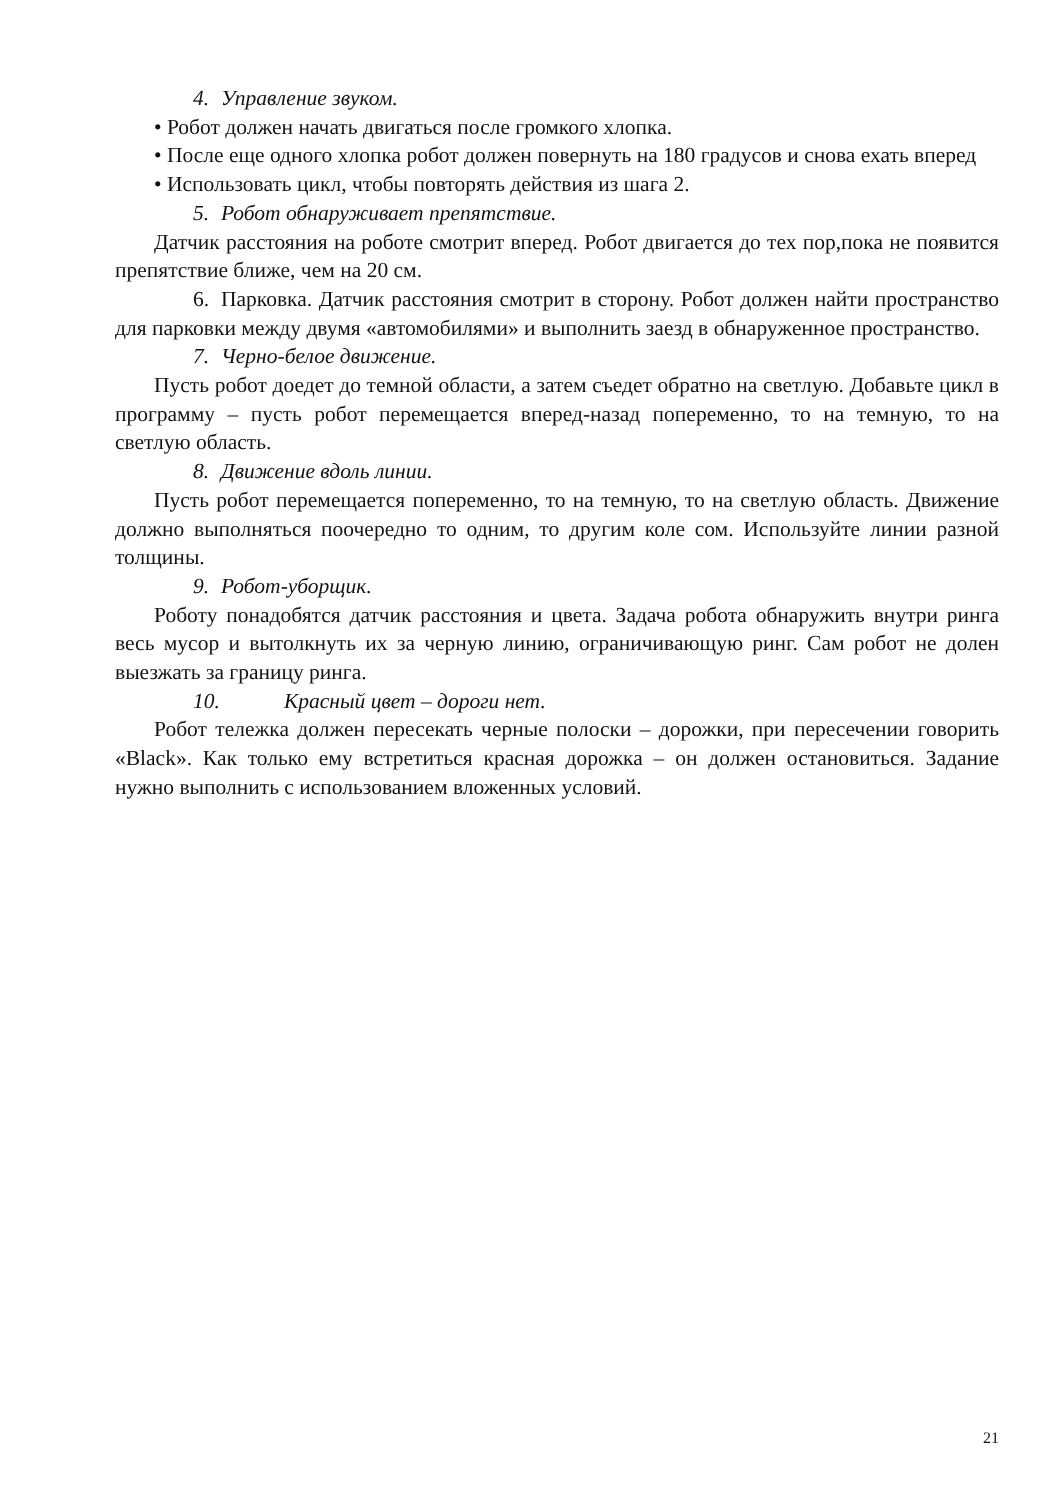4. Управление звуком.
• Робот должен начать двигаться после громкого хлопка.
• После еще одного хлопка робот должен повернуть на 180 градусов и снова ехать вперед
• Использовать цикл, чтобы повторять действия из шага 2.
5. Робот обнаруживает препятствие.
Датчик расстояния на роботе смотрит вперед. Робот двигается до тех пор,пока не появится препятствие ближе, чем на 20 см.
6. Парковка. Датчик расстояния смотрит в сторону. Робот должен найти пространство для парковки между двумя «автомобилями» и выполнить заезд в обнаруженное пространство.
7. Черно-белое движение.
Пусть робот доедет до темной области, а затем съедет обратно на светлую. Добавьте цикл в программу – пусть робот перемещается вперед-назад попеременно, то на темную, то на светлую область.
8. Движение вдоль линии.
Пусть робот перемещается попеременно, то на темную, то на светлую область. Движение должно выполняться поочередно то одним, то другим коле сом. Используйте линии разной толщины.
9. Робот-уборщик.
Роботу понадобятся датчик расстояния и цвета. Задача робота обнаружить внутри ринга весь мусор и вытолкнуть их за черную линию, ограничивающую ринг. Сам робот не долен выезжать за границу ринга.
10. Красный цвет – дороги нет.
Робот тележка должен пересекать черные полоски – дорожки, при пересечении говорить «Black». Как только ему встретиться красная дорожка – он должен остановиться. Задание нужно выполнить с использованием вложенных условий.
21